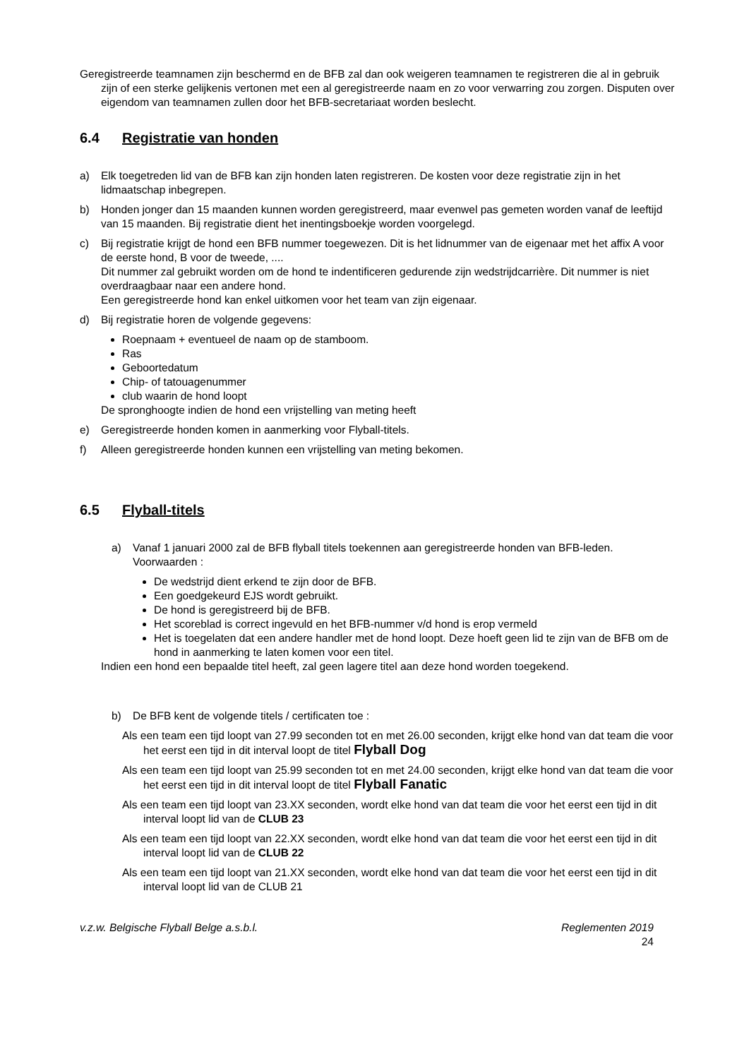Geregistreerde teamnamen zijn beschermd en de BFB zal dan ook weigeren teamnamen te registreren die al in gebruik zijn of een sterke gelijkenis vertonen met een al geregistreerde naam en zo voor verwarring zou zorgen. Disputen over eigendom van teamnamen zullen door het BFB-secretariaat worden beslecht.
6.4 Registratie van honden
a) Elk toegetreden lid van de BFB kan zijn honden laten registreren. De kosten voor deze registratie zijn in het lidmaatschap inbegrepen.
b) Honden jonger dan 15 maanden kunnen worden geregistreerd, maar evenwel pas gemeten worden vanaf de leeftijd van 15 maanden. Bij registratie dient het inentingsboekje worden voorgelegd.
c) Bij registratie krijgt de hond een BFB nummer toegewezen. Dit is het lidnummer van de eigenaar met het affix A voor de eerste hond, B voor de tweede, ....
Dit nummer zal gebruikt worden om de hond te indentificeren gedurende zijn wedstrijdcarrière. Dit nummer is niet overdraagbaar naar een andere hond.
Een geregistreerde hond kan enkel uitkomen voor het team van zijn eigenaar.
d) Bij registratie horen de volgende gegevens:
Roepnaam + eventueel de naam op de stamboom.
Ras
Geboortedatum
Chip- of tatouagenummer
club waarin de hond loopt
De spronghoogte indien de hond een vrijstelling van meting heeft
e) Geregistreerde honden komen in aanmerking voor Flyball-titels.
f) Alleen geregistreerde honden kunnen een vrijstelling van meting bekomen.
6.5 Flyball-titels
a) Vanaf 1 januari 2000 zal de BFB flyball titels toekennen aan geregistreerde honden van BFB-leden. Voorwaarden :
De wedstrijd dient erkend te zijn door de BFB.
Een goedgekeurd EJS wordt gebruikt.
De hond is geregistreerd bij de BFB.
Het scoreblad is correct ingevuld en het BFB-nummer v/d hond is erop vermeld
Het is toegelaten dat een andere handler met de hond loopt. Deze hoeft geen lid te zijn van de BFB om de hond in aanmerking te laten komen voor een titel.
Indien een hond een bepaalde titel heeft, zal geen lagere titel aan deze hond worden toegekend.
b) De BFB kent de volgende titels / certificaten toe :
Als een team een tijd loopt van 27.99 seconden tot en met 26.00 seconden, krijgt elke hond van dat team die voor het eerst een tijd in dit interval loopt de titel Flyball Dog
Als een team een tijd loopt van 25.99 seconden tot en met 24.00 seconden, krijgt elke hond van dat team die voor het eerst een tijd in dit interval loopt de titel Flyball Fanatic
Als een team een tijd loopt van 23.XX seconden, wordt elke hond van dat team die voor het eerst een tijd in dit interval loopt lid van de CLUB 23
Als een team een tijd loopt van 22.XX seconden, wordt elke hond van dat team die voor het eerst een tijd in dit interval loopt lid van de CLUB 22
Als een team een tijd loopt van 21.XX seconden, wordt elke hond van dat team die voor het eerst een tijd in dit interval loopt lid van de CLUB 21
v.z.w. Belgische Flyball Belge a.s.b.l. Reglementen 2019
24